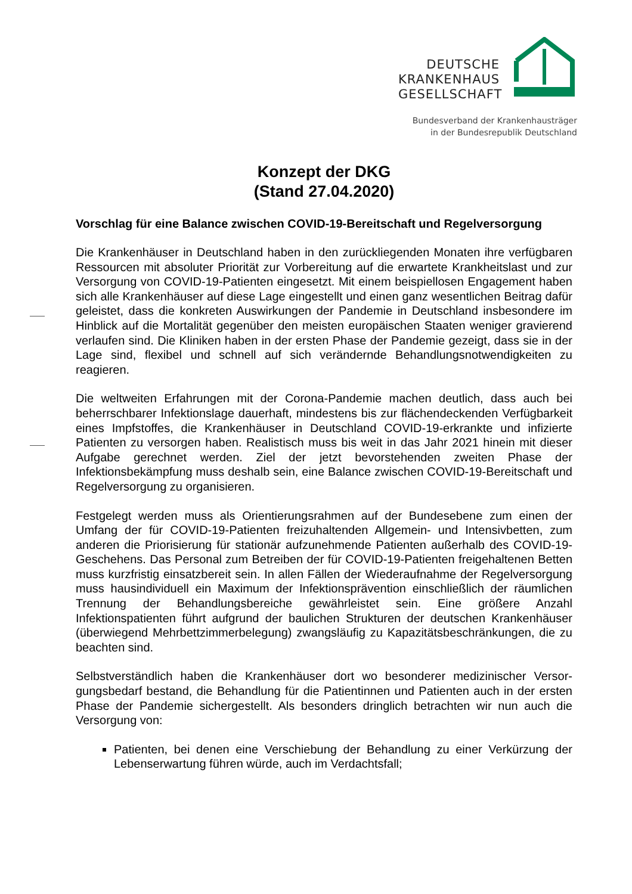DEUTSCHE
KRANKENHAUS
GESELLSCHAFT
Bundesverband der Krankenhausträger
in der Bundesrepublik Deutschland
Konzept der DKG
(Stand 27.04.2020)
Vorschlag für eine Balance zwischen COVID-19-Bereitschaft und Regelver­sorgung
Die Krankenhäuser in Deutschland haben in den zurückliegenden Monaten ihre verfüg­baren Ressourcen mit absoluter Priorität zur Vorbereitung auf die erwartete Krankheits­last und zur Versorgung von COVID-19-Patienten eingesetzt. Mit einem beispiellosen Engagement haben sich alle Krankenhäuser auf diese Lage eingestellt und einen ganz wesentlichen Beitrag dafür geleistet, dass die konkreten Auswirkungen der Pandemie in Deutschland insbesondere im Hinblick auf die Mortalität gegenüber den meisten euro­päischen Staaten weniger gravierend verlaufen sind. Die Kliniken haben in der ersten Phase der Pandemie gezeigt, dass sie in der Lage sind, flexibel und schnell auf sich verändernde Behandlungsnotwendigkeiten zu reagieren.
Die weltweiten Erfahrungen mit der Corona-Pandemie machen deutlich, dass auch bei beherrschbarer Infektionslage dauerhaft, mindestens bis zur flächendeckenden Verfüg­barkeit eines Impfstoffes, die Krankenhäuser in Deutschland COVID-19-erkrankte und infizierte Patienten zu versorgen haben. Realistisch muss bis weit in das Jahr 2021 hin­ein mit dieser Aufgabe gerechnet werden. Ziel der jetzt bevorstehenden zweiten Phase der Infektionsbekämpfung muss deshalb sein, eine Balance zwischen COVID-19-Bereitschaft und Regelversorgung zu organisieren.
Festgelegt werden muss als Orientierungsrahmen auf der Bundesebene zum einen der Umfang der für COVID-19-Patienten freizuhaltenden Allgemein- und Intensivbetten, zum anderen die Priorisierung für stationär aufzunehmende Patienten außerhalb des COVID-19-Geschehens. Das Personal zum Betreiben der für COVID-19-Patienten frei­gehaltenen Betten muss kurzfristig einsatzbereit sein. In allen Fällen der Wiederauf­nahme der Regelversorgung muss hausindividuell ein Maximum der Infektionspräven­tion einschließlich der räumlichen Trennung der Behandlungsbereiche gewährleistet sein. Eine größere Anzahl Infektionspatienten führt aufgrund der baulichen Strukturen der deutschen Krankenhäuser (überwiegend Mehrbettzimmerbelegung) zwangsläufig zu Kapazitätsbeschränkungen, die zu beachten sind.
Selbstverständlich haben die Krankenhäuser dort wo besonderer medizinischer Versor­gungsbedarf bestand, die Behandlung für die Patientinnen und Patienten auch in der ersten Phase der Pandemie sichergestellt. Als besonders dringlich betrachten wir nun auch die Versorgung von:
Patienten, bei denen eine Verschiebung der Behandlung zu einer Verkürzung der Lebenserwartung führen würde, auch im Verdachtsfall;